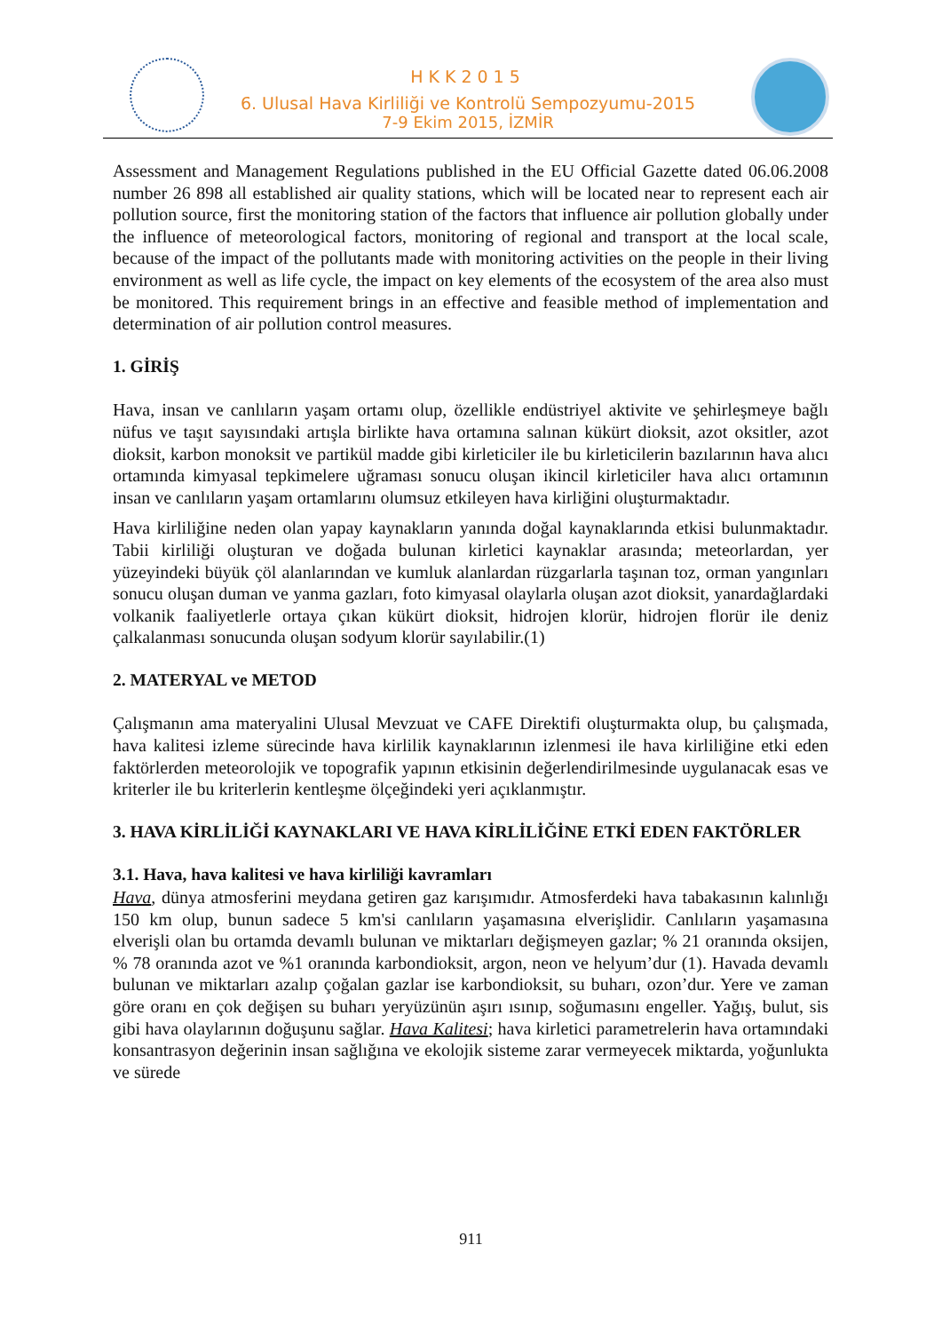HKK2015
6. Ulusal Hava Kirliliği ve Kontrolü Sempozyumu-2015
7-9 Ekim 2015, İZMİR
Assessment and Management Regulations published in the EU Official Gazette dated 06.06.2008 number 26 898 all established air quality stations, which will be located near to represent each air pollution source, first the monitoring station of the factors that influence air pollution globally under the influence of meteorological factors, monitoring of regional and transport at the local scale, because of the impact of the pollutants made with monitoring activities on the people in their living environment as well as life cycle, the impact on key elements of the ecosystem of the area also must be monitored. This requirement brings in an effective and feasible method of implementation and determination of air pollution control measures.
1. GİRİŞ
Hava, insan ve canlıların yaşam ortamı olup, özellikle endüstriyel aktivite ve şehirleşmeye bağlı nüfus ve taşıt sayısındaki artışla birlikte hava ortamına salınan kükürt dioksit, azot oksitler, azot dioksit, karbon monoksit ve partikül madde gibi kirleticiler ile bu kirleticilerin bazılarının hava alıcı ortamında kimyasal tepkimelere uğraması sonucu oluşan ikincil kirleticiler hava alıcı ortamının insan ve canlıların yaşam ortamlarını olumsuz etkileyen hava kirliğini oluşturmaktadır.
Hava kirliliğine neden olan yapay kaynakların yanında doğal kaynaklarında etkisi bulunmaktadır. Tabii kirliliği oluşturan ve doğada bulunan kirletici kaynaklar arasında; meteorlardan, yer yüzeyindeki büyük çöl alanlarından ve kumluk alanlardan rüzgarlarla taşınan toz, orman yangınları sonucu oluşan duman ve yanma gazları, foto kimyasal olaylarla oluşan azot dioksit, yanardağlardaki volkanik faaliyetlerle ortaya çıkan kükürt dioksit, hidrojen klorür, hidrojen florür ile deniz çalkalanması sonucunda oluşan sodyum klorür sayılabilir.(1)
2. MATERYAL ve METOD
Çalışmanın ama materyalini Ulusal Mevzuat ve CAFE Direktifi oluşturmakta olup, bu çalışmada, hava kalitesi izleme sürecinde hava kirlilik kaynaklarının izlenmesi ile hava kirliliğine etki eden faktörlerden meteorolojik ve topografik yapının etkisinin değerlendirilmesinde uygulanacak esas ve kriterler ile bu kriterlerin kentleşme ölçeğindeki yeri açıklanmıştır.
3. HAVA KİRLİLİĞİ KAYNAKLARI VE HAVA KİRLİLİĞİNE ETKİ EDEN FAKTÖRLER
3.1. Hava, hava kalitesi ve hava kirliliği kavramları
Hava, dünya atmosferini meydana getiren gaz karışımıdır. Atmosferdeki hava tabakasının kalınlığı 150 km olup, bunun sadece 5 km'si canlıların yaşamasına elverişlidir. Canlıların yaşamasına elverişli olan bu ortamda devamlı bulunan ve miktarları değişmeyen gazlar; % 21 oranında oksijen, % 78 oranında azot ve %1 oranında karbondioksit, argon, neon ve helyum’dur (1). Havada devamlı bulunan ve miktarları azalıp çoğalan gazlar ise karbondioksit, su buharı, ozon’dur. Yere ve zaman göre oranı en çok değişen su buharı yeryüzünün aşırı ısınıp, soğumasını engeller. Yağış, bulut, sis gibi hava olaylarının doğuşunu sağlar. Hava Kalitesi; hava kirletici parametrelerin hava ortamındaki konsantrasyon değerinin insan sağlığına ve ekolojik sisteme zarar vermeyecek miktarda, yoğunlukta ve sürede
911